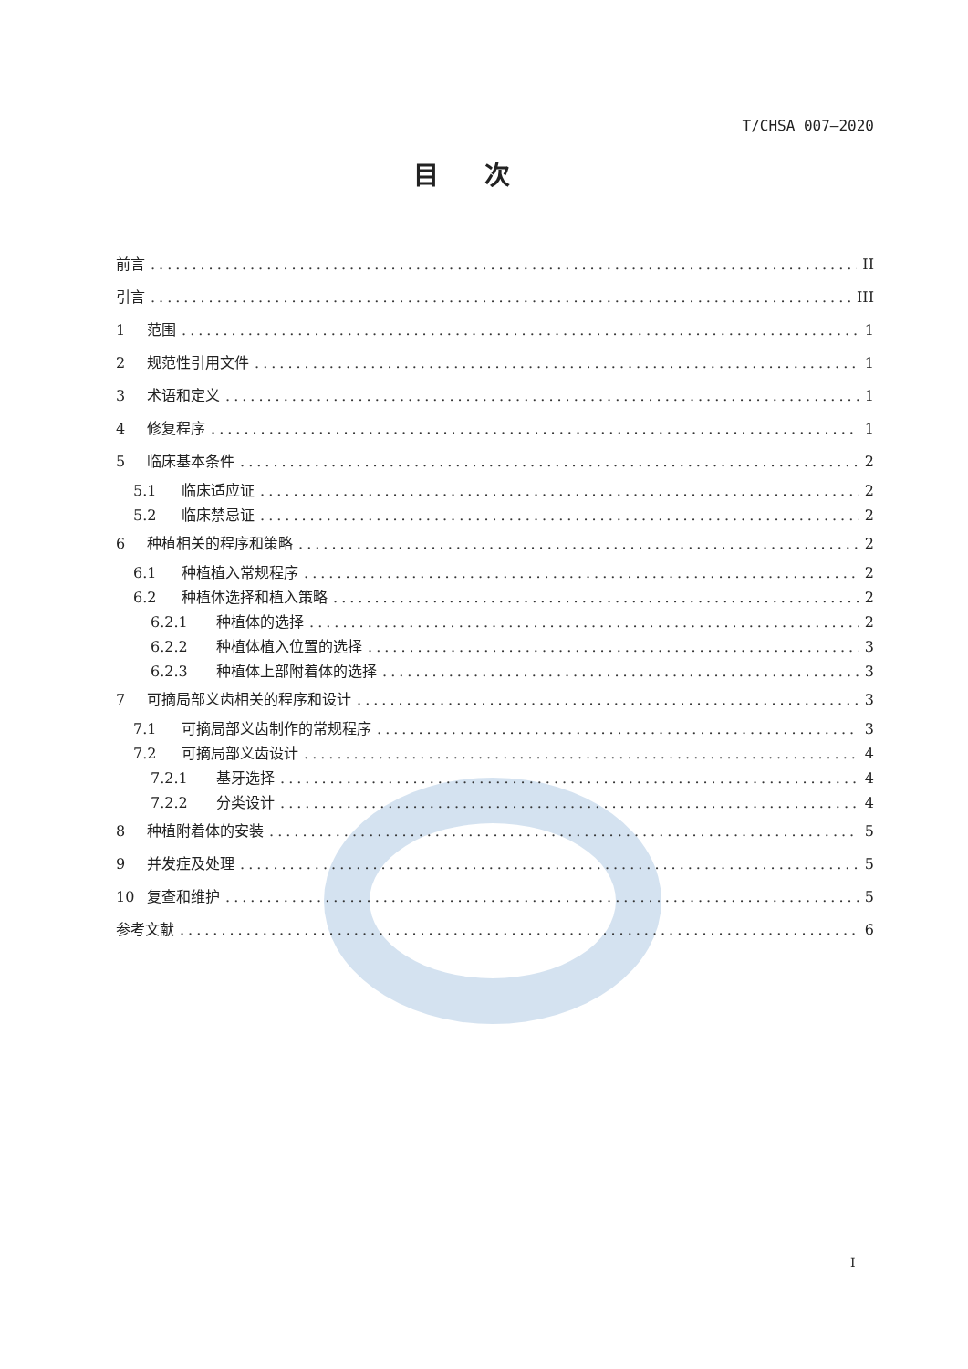T/CHSA 007—2020
目次
前言 II
引言 III
1 范围 1
2 规范性引用文件 1
3 术语和定义 1
4 修复程序 1
5 临床基本条件 2
5.1 临床适应证 2
5.2 临床禁忌证 2
6 种植相关的程序和策略 2
6.1 种植植入常规程序 2
6.2 种植体选择和植入策略 2
6.2.1 种植体的选择 2
6.2.2 种植体植入位置的选择 3
6.2.3 种植体上部附着体的选择 3
7 可摘局部义齿相关的程序和设计 3
7.1 可摘局部义齿制作的常规程序 3
7.2 可摘局部义齿设计 4
7.2.1 基牙选择 4
7.2.2 分类设计 4
8 种植附着体的安装 5
9 并发症及处理 5
10 复查和维护 5
参考文献 6
I